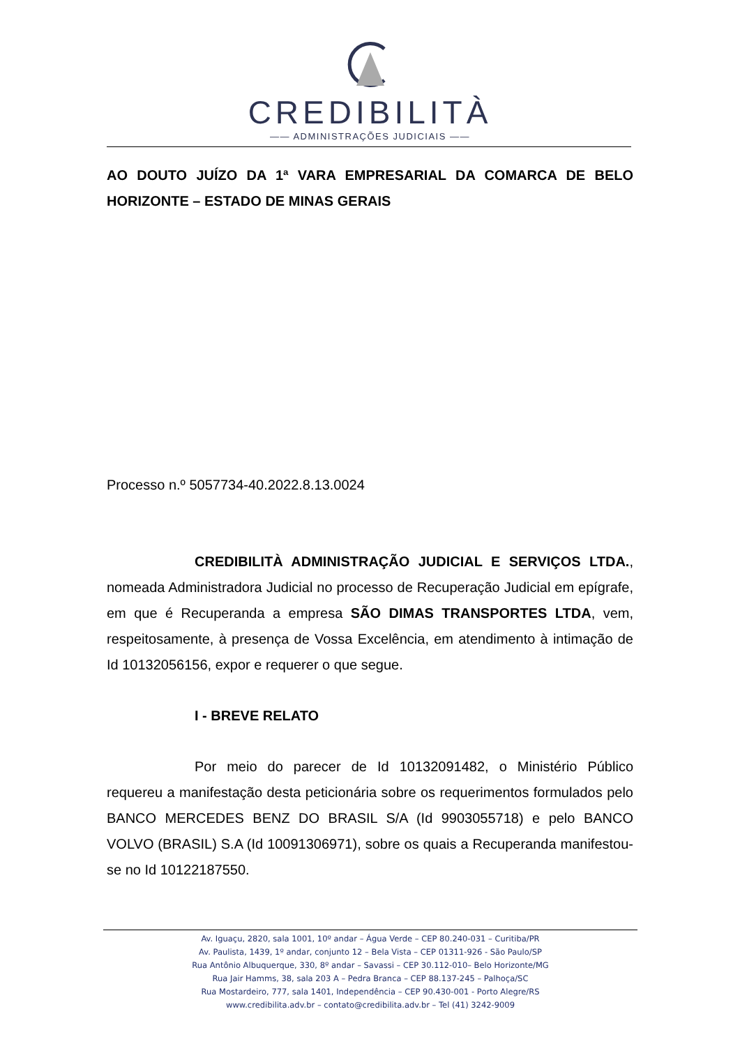CREDIBILITÀ
—— ADMINISTRAÇÕES JUDICIAIS ——
AO DOUTO JUÍZO DA 1ª VARA EMPRESARIAL DA COMARCA DE BELO HORIZONTE – ESTADO DE MINAS GERAIS
Processo n.º 5057734-40.2022.8.13.0024
CREDIBILITÀ ADMINISTRAÇÃO JUDICIAL E SERVIÇOS LTDA., nomeada Administradora Judicial no processo de Recuperação Judicial em epígrafe, em que é Recuperanda a empresa SÃO DIMAS TRANSPORTES LTDA, vem, respeitosamente, à presença de Vossa Excelência, em atendimento à intimação de Id 10132056156, expor e requerer o que segue.
I - BREVE RELATO
Por meio do parecer de Id 10132091482, o Ministério Público requereu a manifestação desta peticionária sobre os requerimentos formulados pelo BANCO MERCEDES BENZ DO BRASIL S/A (Id 9903055718) e pelo BANCO VOLVO (BRASIL) S.A (Id 10091306971), sobre os quais a Recuperanda manifestou-se no Id 10122187550.
Av. Iguaçu, 2820, sala 1001, 10º andar – Água Verde – CEP 80.240-031 – Curitiba/PR
Av. Paulista, 1439, 1º andar, conjunto 12 – Bela Vista – CEP 01311-926 - São Paulo/SP
Rua Antônio Albuquerque, 330, 8º andar – Savassi – CEP 30.112-010– Belo Horizonte/MG
Rua Jair Hamms, 38, sala 203 A – Pedra Branca – CEP 88.137-245 – Palhoça/SC
Rua Mostardeiro, 777, sala 1401, Independência – CEP 90.430-001 - Porto Alegre/RS
www.credibilita.adv.br – contato@credibilita.adv.br – Tel (41) 3242-9009